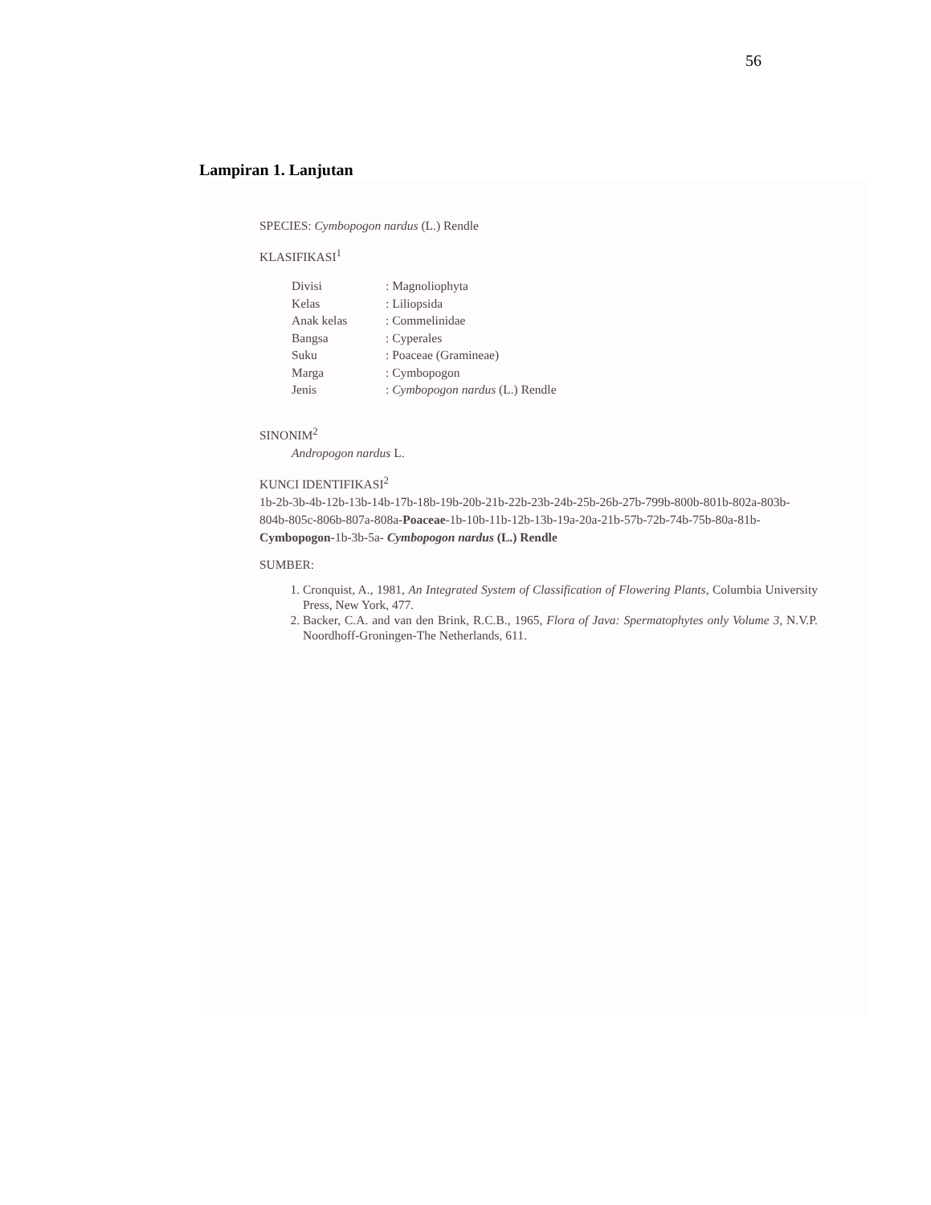56
Lampiran 1. Lanjutan
SPECIES: Cymbopogon nardus (L.) Rendle
KLASIFIKASI<sup>1</sup>
| Divisi | : Magnoliophyta |
| Kelas | : Liliopsida |
| Anak kelas | : Commelinidae |
| Bangsa | : Cyperales |
| Suku | : Poaceae (Gramineae) |
| Marga | : Cymbopogon |
| Jenis | : Cymbopogon nardus (L.) Rendle |
SINONIM<sup>2</sup>
Andropogon nardus L.
KUNCI IDENTIFIKASI<sup>2</sup>
1b-2b-3b-4b-12b-13b-14b-17b-18b-19b-20b-21b-22b-23b-24b-25b-26b-27b-799b-800b-801b-802a-803b-804b-805c-806b-807a-808a-Poaceae-1b-10b-11b-12b-13b-19a-20a-21b-57b-72b-74b-75b-80a-81b-Cymbopogon-1b-3b-5a- Cymbopogon nardus (L.) Rendle
SUMBER:
1. Cronquist, A., 1981, An Integrated System of Classification of Flowering Plants, Columbia University Press, New York, 477.
2. Backer, C.A. and van den Brink, R.C.B., 1965, Flora of Java: Spermatophytes only Volume 3, N.V.P. Noordhoff-Groningen-The Netherlands, 611.